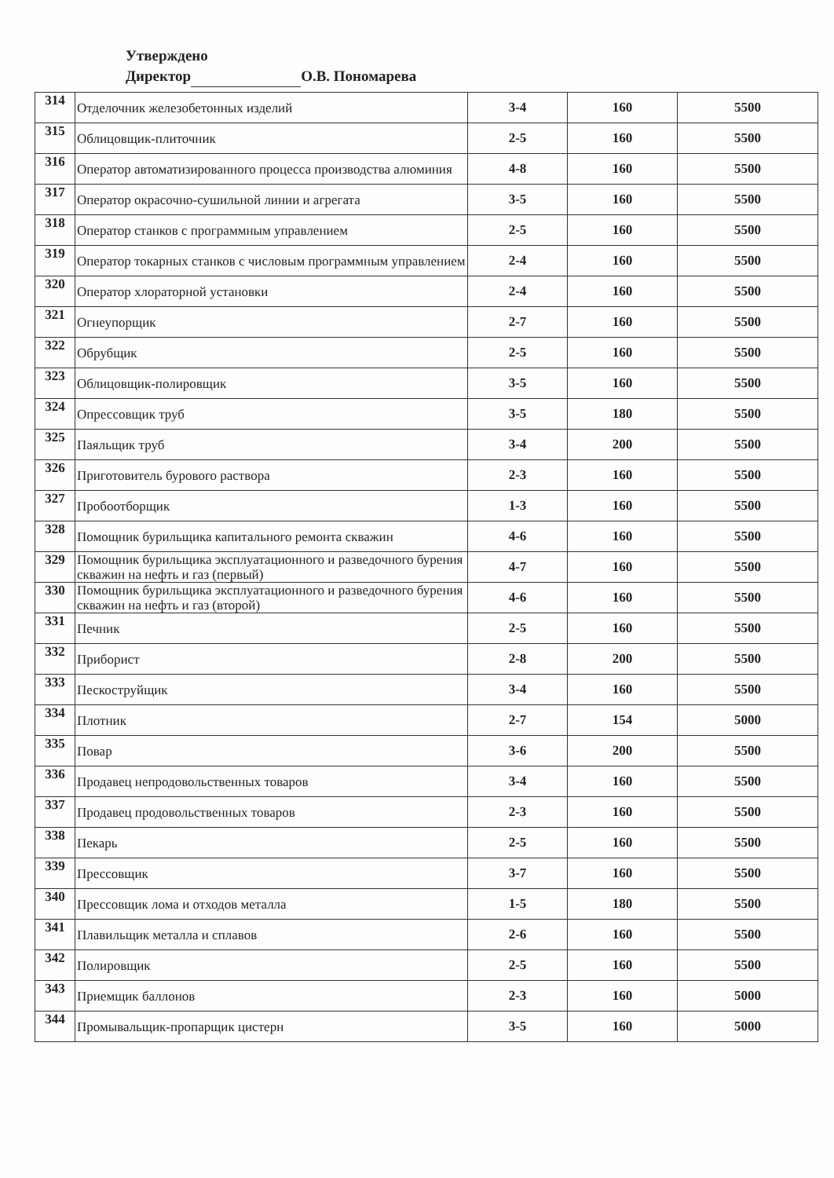Утверждено
Директор О.В. Пономарева
| 314 | Отделочник железобетонных изделий | 3-4 | 160 | 5500 |
| 315 | Облицовщик-плиточник | 2-5 | 160 | 5500 |
| 316 | Оператор автоматизированного процесса производства алюминия | 4-8 | 160 | 5500 |
| 317 | Оператор окрасочно-сушильной линии и агрегата | 3-5 | 160 | 5500 |
| 318 | Оператор станков с программным управлением | 2-5 | 160 | 5500 |
| 319 | Оператор токарных станков с числовым программным управлением | 2-4 | 160 | 5500 |
| 320 | Оператор хлораторной установки | 2-4 | 160 | 5500 |
| 321 | Огнеупорщик | 2-7 | 160 | 5500 |
| 322 | Обрубщик | 2-5 | 160 | 5500 |
| 323 | Облицовщик-полировщик | 3-5 | 160 | 5500 |
| 324 | Опрессовщик труб | 3-5 | 180 | 5500 |
| 325 | Паяльщик труб | 3-4 | 200 | 5500 |
| 326 | Приготовитель бурового раствора | 2-3 | 160 | 5500 |
| 327 | Пробоотборщик | 1-3 | 160 | 5500 |
| 328 | Помощник бурильщика капитального ремонта скважин | 4-6 | 160 | 5500 |
| 329 | Помощник бурильщика эксплуатационного и разведочного бурения скважин на нефть и газ (первый) | 4-7 | 160 | 5500 |
| 330 | Помощник бурильщика эксплуатационного и разведочного бурения скважин на нефть и газ (второй) | 4-6 | 160 | 5500 |
| 331 | Печник | 2-5 | 160 | 5500 |
| 332 | Приборист | 2-8 | 200 | 5500 |
| 333 | Пескоструйщик | 3-4 | 160 | 5500 |
| 334 | Плотник | 2-7 | 154 | 5000 |
| 335 | Повар | 3-6 | 200 | 5500 |
| 336 | Продавец непродовольственных товаров | 3-4 | 160 | 5500 |
| 337 | Продавец продовольственных товаров | 2-3 | 160 | 5500 |
| 338 | Пекарь | 2-5 | 160 | 5500 |
| 339 | Прессовщик | 3-7 | 160 | 5500 |
| 340 | Прессовщик лома и отходов металла | 1-5 | 180 | 5500 |
| 341 | Плавильщик металла и сплавов | 2-6 | 160 | 5500 |
| 342 | Полировщик | 2-5 | 160 | 5500 |
| 343 | Приемщик баллонов | 2-3 | 160 | 5000 |
| 344 | Промывальщик-пропарщик цистерн | 3-5 | 160 | 5000 |